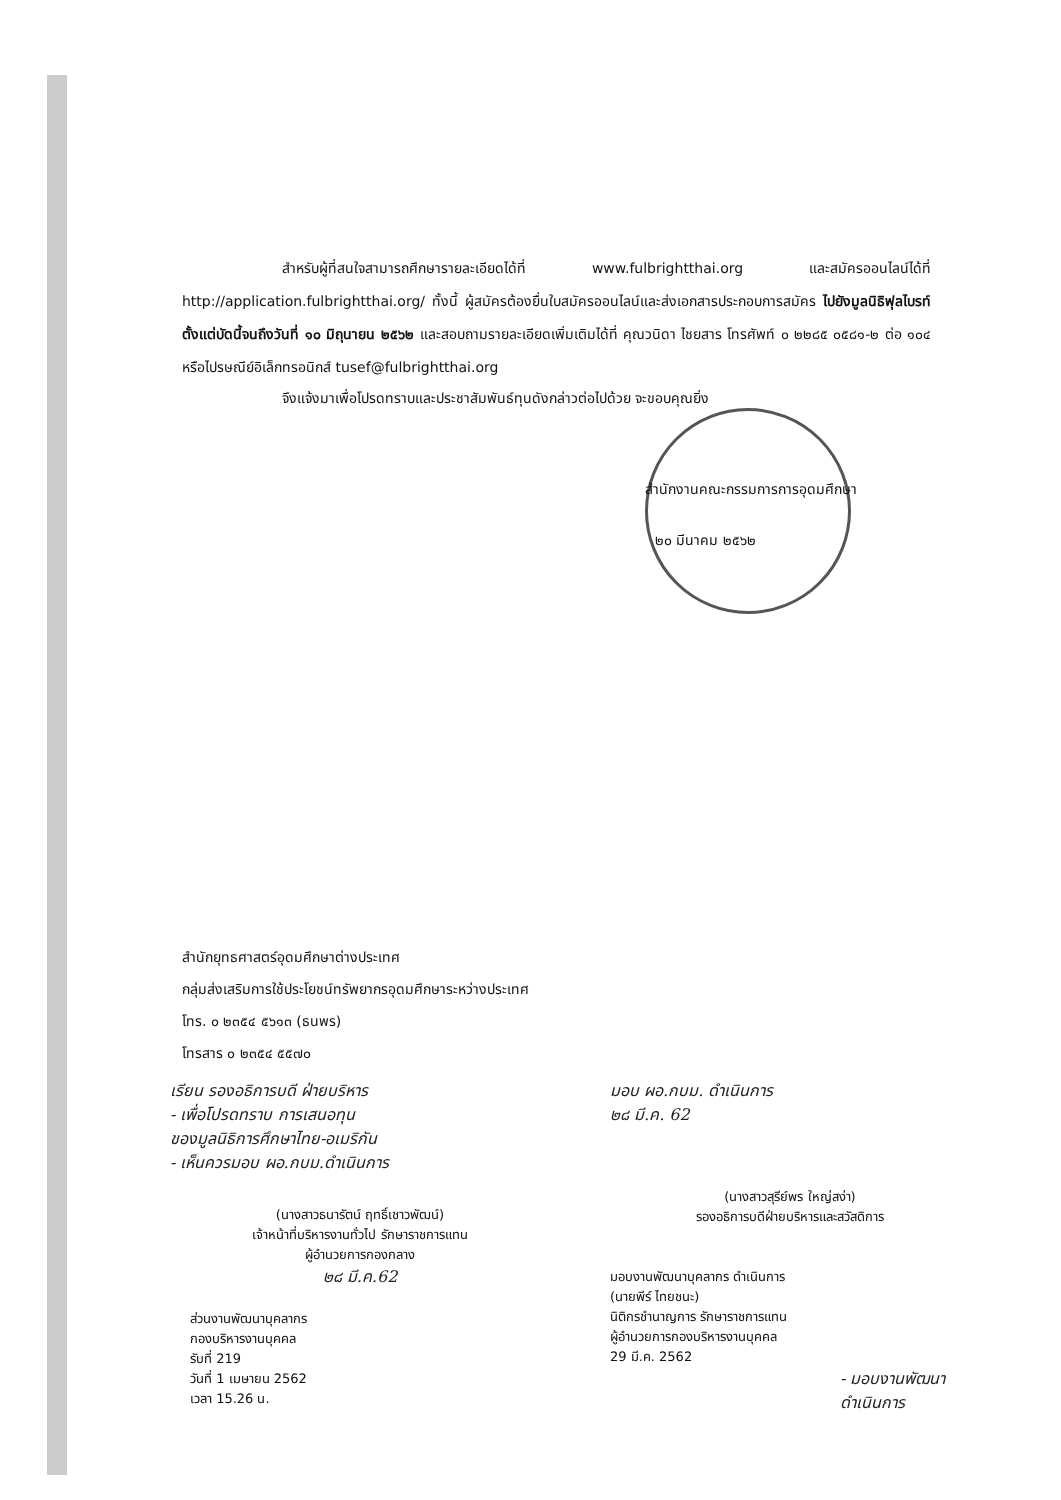สำหรับผู้ที่สนใจสามารถศึกษารายละเอียดได้ที่ www.fulbrightthai.org และสมัครออนไลน์ได้ที่ http://application.fulbrightthai.org/ ทั้งนี้ ผู้สมัครต้องยื่นใบสมัครออนไลน์และส่งเอกสารประกอบการสมัคร ไปยังมูลนิธิฟุลไบรท์ตั้งแต่บัดนี้จนถึงวันที่ ๑๐ มิถุนายน ๒๕๖๒ และสอบถามรายละเอียดเพิ่มเติมได้ที่ คุณวนิดา ไชยสาร โทรศัพท์ ๐ ๒๒๘๕ ๐๕๘๑-๒ ต่อ ๑๐๔ หรือไปรษณีย์อิเล็กทรอนิกส์ tusef@fulbrightthai.org
จึงแจ้งมาเพื่อโปรดทราบและประชาสัมพันธ์ทุนดังกล่าวต่อไปด้วย จะขอบคุณยิ่ง
สำนักงานคณะกรรมการการอุดมศึกษา
๒๐ มีนาคม ๒๕๖๒
สำนักยุทธศาสตร์อุดมศึกษาต่างประเทศ
กลุ่มส่งเสริมการใช้ประโยชน์ทรัพยากรอุดมศึกษาระหว่างประเทศ
โทร. ๐ ๒๓๕๔ ๕๖๑๓ (ธนพร)
โทรสาร ๐ ๒๓๕๔ ๕๕๗๐
เรียน รองอธิการบดี ฝ่ายบริหาร
- เพื่อโปรดทราบ การเสนอทุน
ของมูลนิธิการศึกษาไทย-อเมริกัน
- เห็นควรมอบ ผอ.กบม.ดำเนินการ
(นางสาวธนารัตน์ ฤทธิ์เชาวพัฒน์)
เจ้าหน้าที่บริหารงานทั่วไป รักษาราชการแทน
ผู้อำนวยการกองกลาง
๒๘ มี.ค.62
ส่วนงานพัฒนาบุคลากร
กองบริหารงานบุคคล
รับที่ 219
วันที่ 1 เมษายน 2562
เวลา 15.26 น.
มอบ ผอ.กบม. ดำเนินการ
๒๘ มี.ค. 62
(นางสาวสุรีย์พร ใหญ่สง่า)
รองอธิการบดีฝ่ายบริหารและสวัสดิการ
มอบงานพัฒนาบุคลากร ดำเนินการ
(นายพีร์ ไทยชนะ)
นิติกรชำนาญการ รักษาราชการแทน
ผู้อำนวยการกองบริหารงานบุคคล
29 มี.ค. 2562
- มอบงานพัฒนา
ดำเนินการ